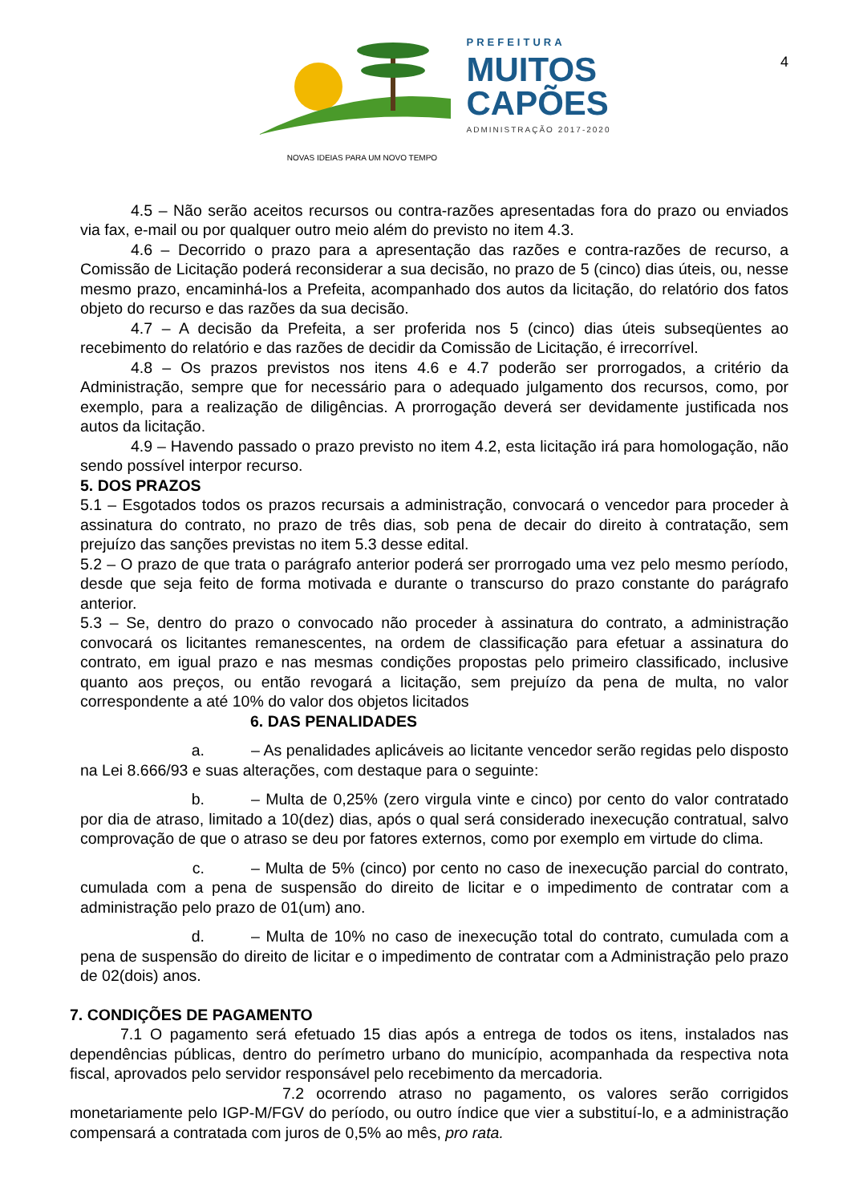PREFEITURA
MUITOS
CAPÕES
ADMINISTRAÇÃO 2017-2020
4
NOVAS IDEIAS PARA UM NOVO TEMPO
4.5 – Não serão aceitos recursos ou contra-razões apresentadas fora do prazo ou enviados via fax, e-mail ou por qualquer outro meio além do previsto no item 4.3.
4.6 – Decorrido o prazo para a apresentação das razões e contra-razões de recurso, a Comissão de Licitação poderá reconsiderar a sua decisão, no prazo de 5 (cinco) dias úteis, ou, nesse mesmo prazo, encaminhá-los a Prefeita, acompanhado dos autos da licitação, do relatório dos fatos objeto do recurso e das razões da sua decisão.
4.7 – A decisão da Prefeita, a ser proferida nos 5 (cinco) dias úteis subseqüentes ao recebimento do relatório e das razões de decidir da Comissão de Licitação, é irrecorrível.
4.8 – Os prazos previstos nos itens 4.6 e 4.7 poderão ser prorrogados, a critério da Administração, sempre que for necessário para o adequado julgamento dos recursos, como, por exemplo, para a realização de diligências. A prorrogação deverá ser devidamente justificada nos autos da licitação.
4.9 – Havendo passado o prazo previsto no item 4.2, esta licitação irá para homologação, não sendo possível interpor recurso.
5. DOS PRAZOS
5.1 – Esgotados todos os prazos recursais a administração, convocará o vencedor para proceder à assinatura do contrato, no prazo de três dias, sob pena de decair do direito à contratação, sem prejuízo das sanções previstas no item 5.3 desse edital.
5.2 – O prazo de que trata o parágrafo anterior poderá ser prorrogado uma vez pelo mesmo período, desde que seja feito de forma motivada e durante o transcurso do prazo constante do parágrafo anterior.
5.3 – Se, dentro do prazo o convocado não proceder à assinatura do contrato, a administração convocará os licitantes remanescentes, na ordem de classificação para efetuar a assinatura do contrato, em igual prazo e nas mesmas condições propostas pelo primeiro classificado, inclusive quanto aos preços, ou então revogará a licitação, sem prejuízo da pena de multa, no valor correspondente a até 10% do valor dos objetos licitados
6. DAS PENALIDADES
a. – As penalidades aplicáveis ao licitante vencedor serão regidas pelo disposto na Lei 8.666/93 e suas alterações, com destaque para o seguinte:
b. – Multa de 0,25% (zero virgula vinte e cinco) por cento do valor contratado por dia de atraso, limitado a 10(dez) dias, após o qual será considerado inexecução contratual, salvo comprovação de que o atraso se deu por fatores externos, como por exemplo em virtude do clima.
c. – Multa de 5% (cinco) por cento no caso de inexecução parcial do contrato, cumulada com a pena de suspensão do direito de licitar e o impedimento de contratar com a administração pelo prazo de 01(um) ano.
d. – Multa de 10% no caso de inexecução total do contrato, cumulada com a pena de suspensão do direito de licitar e o impedimento de contratar com a Administração pelo prazo de 02(dois) anos.
7. CONDIÇÕES DE PAGAMENTO
7.1 O pagamento será efetuado 15 dias após a entrega de todos os itens, instalados nas dependências públicas, dentro do perímetro urbano do município, acompanhada da respectiva nota fiscal, aprovados pelo servidor responsável pelo recebimento da mercadoria.
7.2 ocorrendo atraso no pagamento, os valores serão corrigidos monetariamente pelo IGP-M/FGV do período, ou outro índice que vier a substituí-lo, e a administração compensará a contratada com juros de 0,5% ao mês, pro rata.